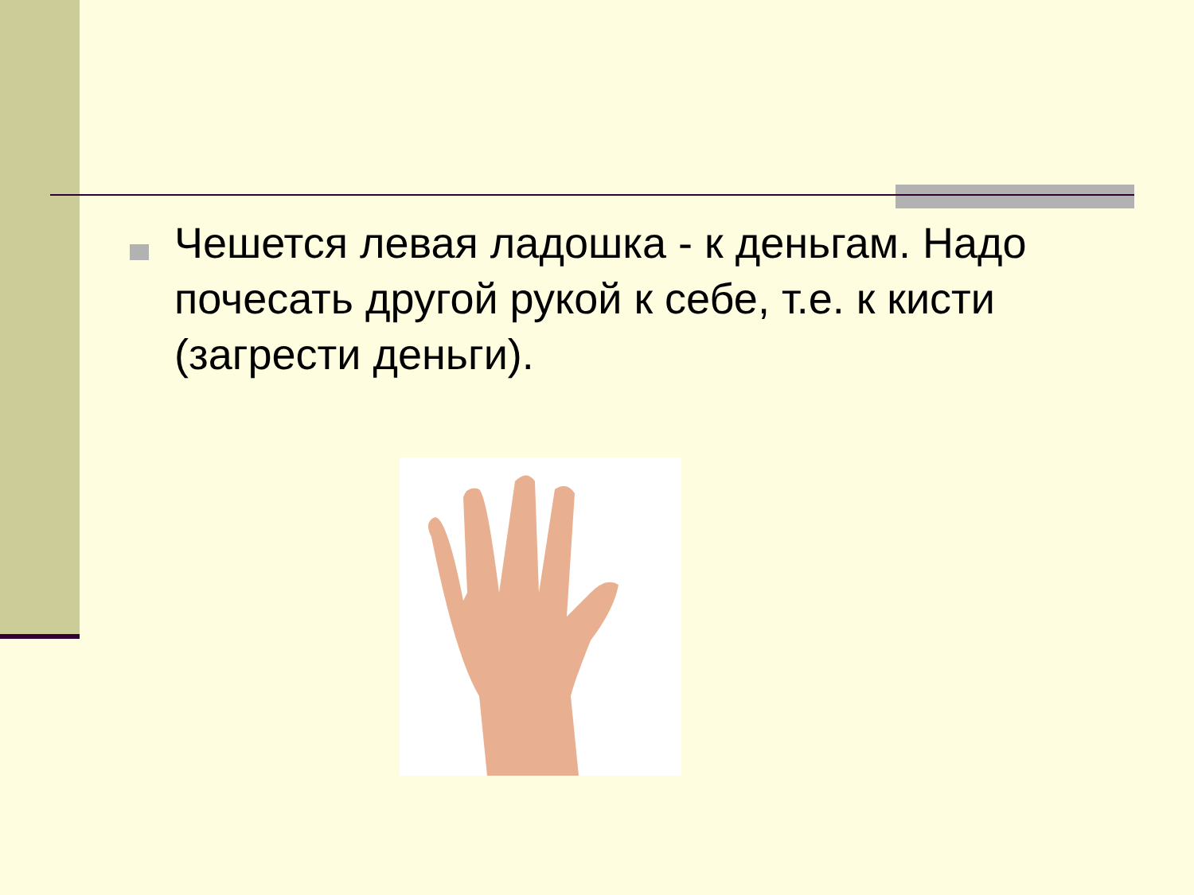Чешется левая ладошка - к деньгам. Надо почесать другой рукой к себе, т.е. к кисти (загрести деньги).